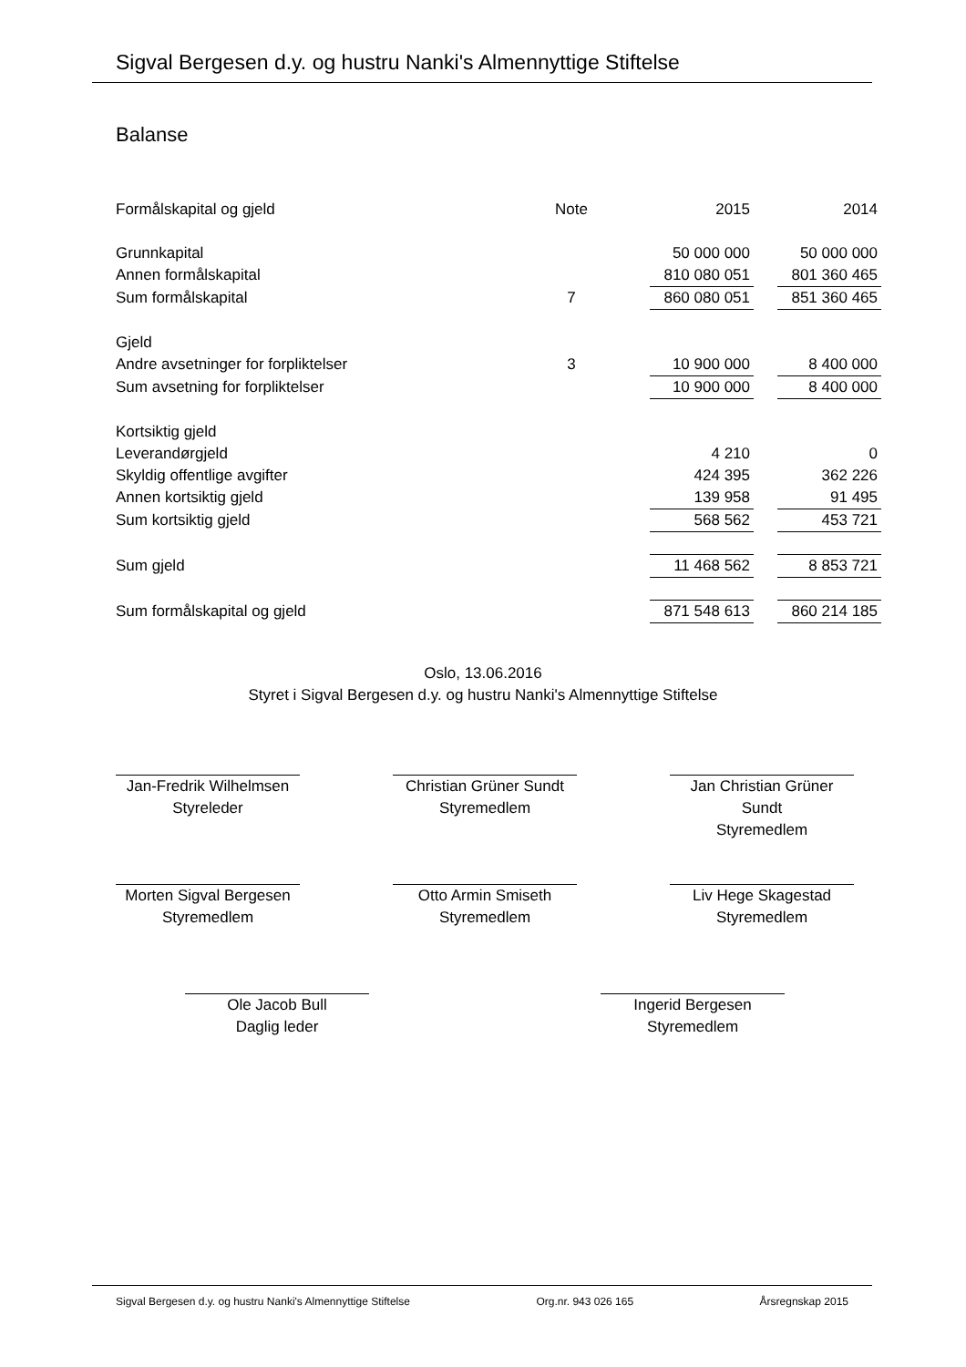Sigval Bergesen d.y. og hustru Nanki's Almennyttige Stiftelse
Balanse
| Formålskapital og gjeld | Note | | 2015 | | 2014 |
| Grunnkapital | | | 50 000 000 | | 50 000 000 |
| Annen formålskapital | | | 810 080 051 | | 801 360 465 |
| Sum formålskapital | 7 | | 860 080 051 | | 851 360 465 |
| Gjeld | | | | | |
| Andre avsetninger for forpliktelser | 3 | | 10 900 000 | | 8 400 000 |
| Sum avsetning for forpliktelser | | | 10 900 000 | | 8 400 000 |
| Kortsiktig gjeld | | | | | |
| Leverandørgjeld | | | 4 210 | | 0 |
| Skyldig offentlige avgifter | | | 424 395 | | 362 226 |
| Annen kortsiktig gjeld | | | 139 958 | | 91 495 |
| Sum kortsiktig gjeld | | | 568 562 | | 453 721 |
| Sum gjeld | | | 11 468 562 | | 8 853 721 |
| Sum formålskapital og gjeld | | | 871 548 613 | | 860 214 185 |
Oslo, 13.06.2016
Styret i Sigval Bergesen d.y. og hustru Nanki's Almennyttige Stiftelse
Jan-Fredrik Wilhelmsen
Styreleder
Christian Grüner Sundt
Styremedlem
Jan Christian Grüner Sundt
Styremedlem
Morten Sigval Bergesen
Styremedlem
Otto Armin Smiseth
Styremedlem
Liv Hege Skagestad
Styremedlem
Ole Jacob Bull
Daglig leder
Ingerid Bergesen
Styremedlem
Sigval Bergesen d.y. og hustru Nanki's Almennyttige Stiftelse Org.nr. 943 026 165 Årsregnskap 2015